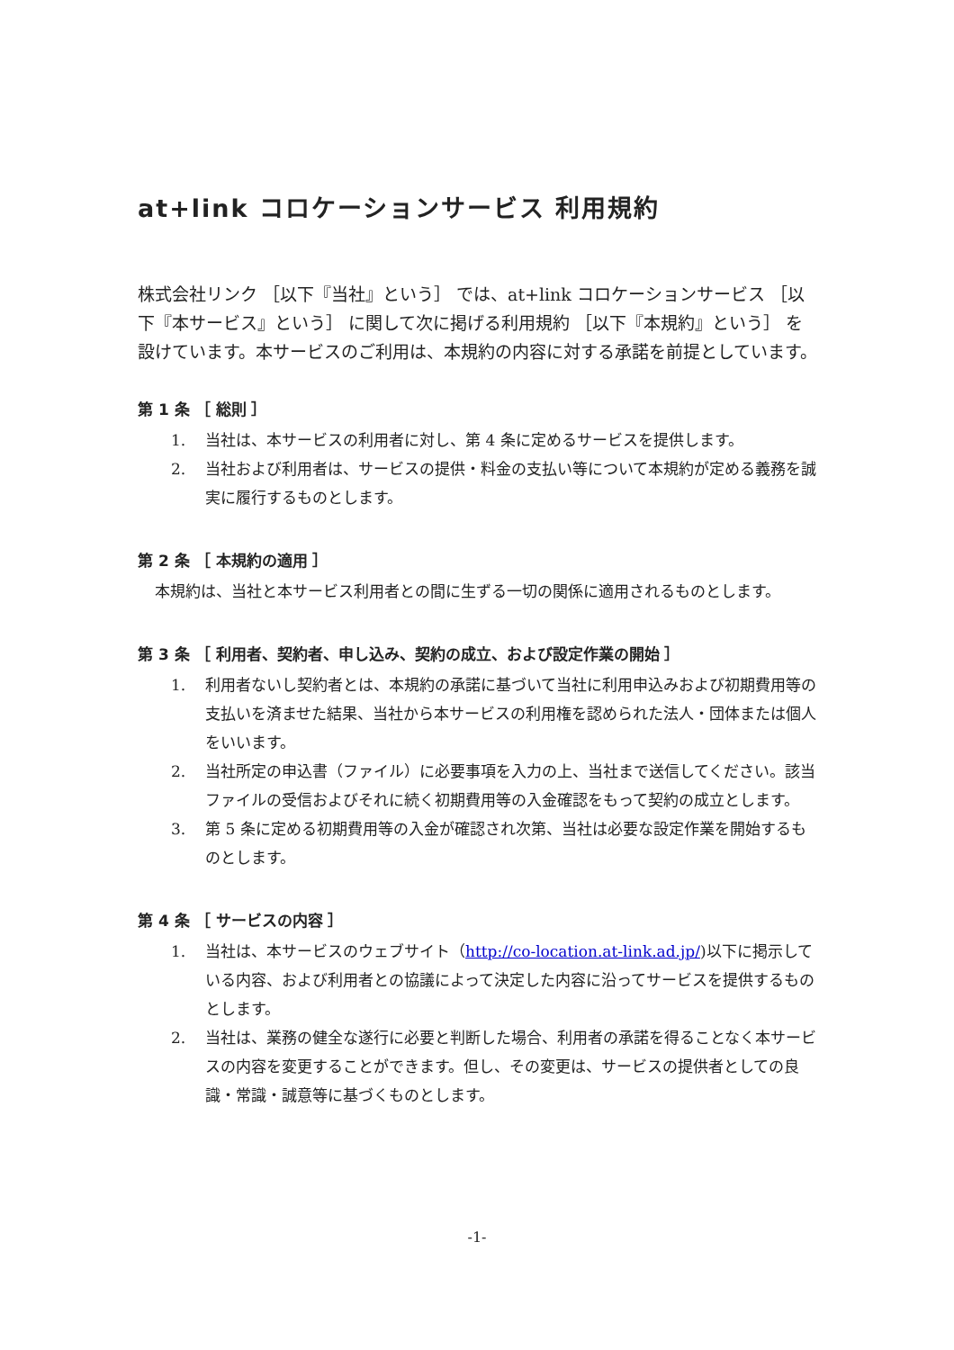at+link コロケーションサービス 利用規約
株式会社リンク ［以下『当社』という］ では、at+link コロケーションサービス ［以下『本サービス』という］ に関して次に掲げる利用規約 ［以下『本規約』という］ を設けています。本サービスのご利用は、本規約の内容に対する承諾を前提としています。
第 1 条 ［ 総則 ］
1. 当社は、本サービスの利用者に対し、第 4 条に定めるサービスを提供します。
2. 当社および利用者は、サービスの提供・料金の支払い等について本規約が定める義務を誠実に履行するものとします。
第 2 条 ［ 本規約の適用 ］
本規約は、当社と本サービス利用者との間に生ずる一切の関係に適用されるものとします。
第 3 条 ［ 利用者、契約者、申し込み、契約の成立、および設定作業の開始 ］
1. 利用者ないし契約者とは、本規約の承諾に基づいて当社に利用申込みおよび初期費用等の支払いを済ませた結果、当社から本サービスの利用権を認められた法人・団体または個人をいいます。
2. 当社所定の申込書（ファイル）に必要事項を入力の上、当社まで送信してください。該当ファイルの受信およびそれに続く初期費用等の入金確認をもって契約の成立とします。
3. 第 5 条に定める初期費用等の入金が確認され次第、当社は必要な設定作業を開始するものとします。
第 4 条 ［ サービスの内容 ］
1. 当社は、本サービスのウェブサイト（http://co-location.at-link.ad.jp/)以下に掲示している内容、および利用者との協議によって決定した内容に沿ってサービスを提供するものとします。
2. 当社は、業務の健全な遂行に必要と判断した場合、利用者の承諾を得ることなく本サービスの内容を変更することができます。但し、その変更は、サービスの提供者としての良識・常識・誠意等に基づくものとします。
-1-